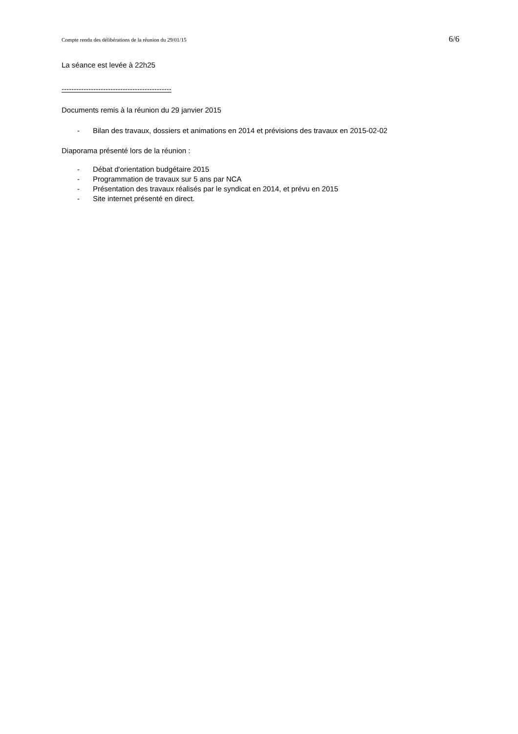Compte rendu des délibérations de la réunion du 29/01/15 6/6
La séance est levée à 22h25
---------------------------------------------
Documents remis à la réunion du 29 janvier 2015
- Bilan des travaux, dossiers et animations en 2014 et prévisions des travaux en 2015-02-02
Diaporama présenté lors de la réunion :
- Débat d'orientation budgétaire 2015
- Programmation de travaux sur 5 ans par NCA
- Présentation des travaux réalisés par le syndicat en 2014, et prévu en 2015
- Site internet présenté en direct.